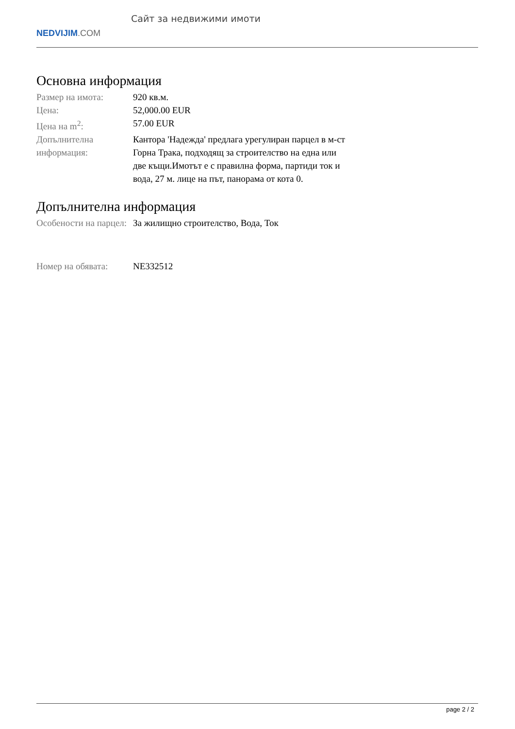NEDVIJIM.COM
Сайт за недвижими имоти
Основна информация
| Размер на имота: | 920 кв.м. |
| Цена: | 52,000.00 EUR |
| Цена на m<sup>2</sup>: | 57.00 EUR |
| Допълнителна информация: | Кантора 'Надежда' предлага урегулиран парцел в м-ст Горна Трака, подходящ за строителство на една или две къщи.Имотът е с правилна форма, партиди ток и вода, 27 м. лице на път, панорама от кота 0. |
Допълнителна информация
| Особености на парцел: | За жилищно строителство, Вода, Ток |
| Номер на обявата: | NE332512 |
page 2 / 2